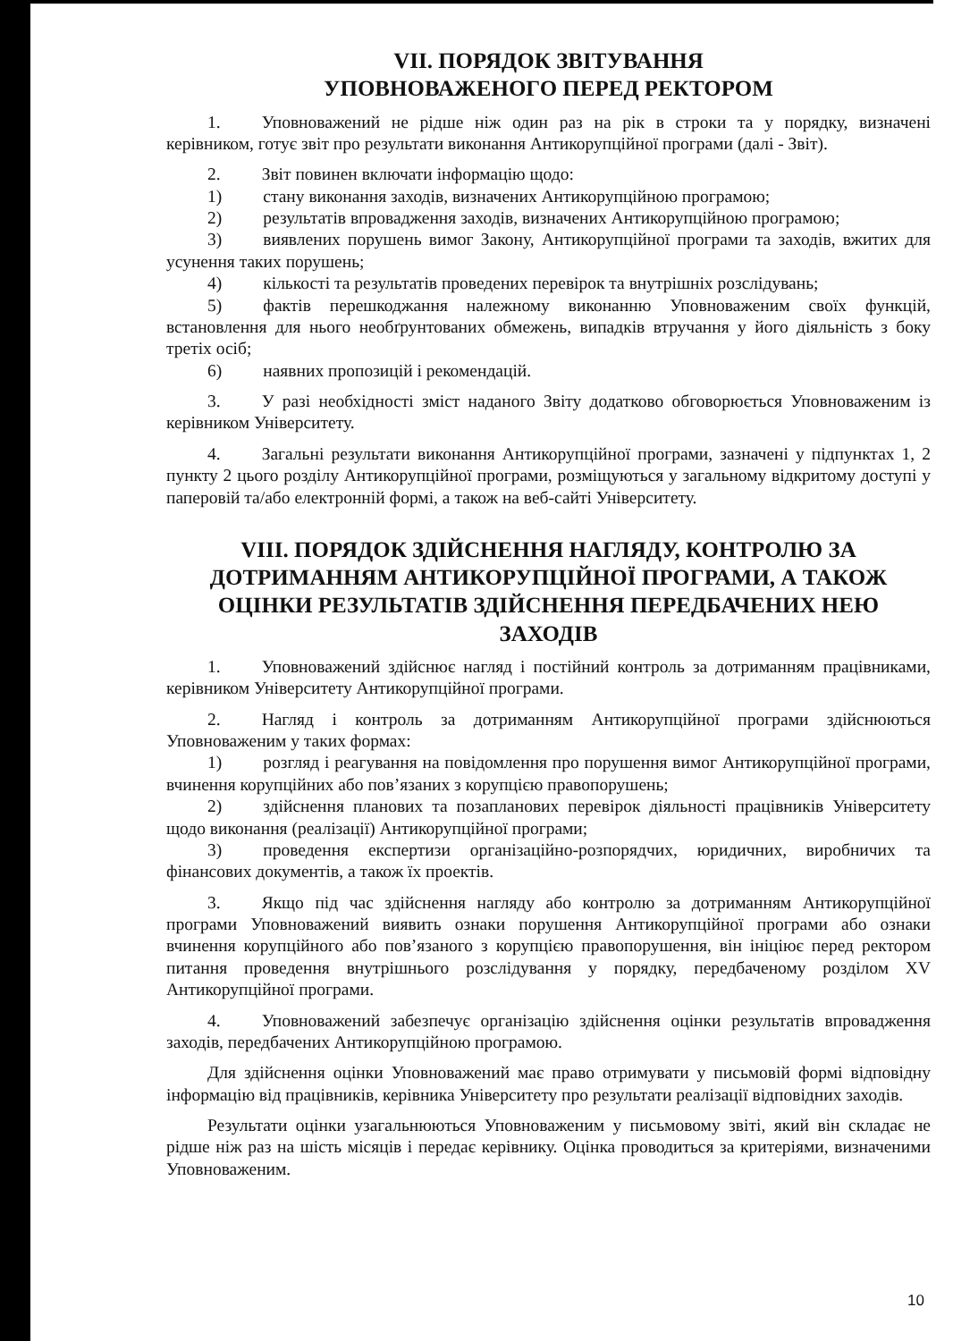VII. ПОРЯДОК ЗВІТУВАННЯ
УПОВНОВАЖЕНОГО ПЕРЕД РЕКТОРОМ
1. Уповноважений не рідше ніж один раз на рік в строки та у порядку, визначені керівником, готує звіт про результати виконання Антикорупційної програми (далі - Звіт).
2. Звіт повинен включати інформацію щодо:
1) стану виконання заходів, визначених Антикорупційною програмою;
2) результатів впровадження заходів, визначених Антикорупційною програмою;
3) виявлених порушень вимог Закону, Антикорупційної програми та заходів, вжитих для усунення таких порушень;
4) кількості та результатів проведених перевірок та внутрішніх розслідувань;
5) фактів перешкоджання належному виконанню Уповноваженим своїх функцій, встановлення для нього необґрунтованих обмежень, випадків втручання у його діяльність з боку третіх осіб;
6) наявних пропозицій і рекомендацій.
3. У разі необхідності зміст наданого Звіту додатково обговорюється Уповноваженим із керівником Університету.
4. Загальні результати виконання Антикорупційної програми, зазначені у підпунктах 1, 2 пункту 2 цього розділу Антикорупційної програми, розміщуються у загальному відкритому доступі у паперовій та/або електронній формі, а також на веб-сайті Університету.
VIII. ПОРЯДОК ЗДІЙСНЕННЯ НАГЛЯДУ, КОНТРОЛЮ ЗА ДОТРИМАННЯМ АНТИКОРУПЦІЙНОЇ ПРОГРАМИ, А ТАКОЖ ОЦІНКИ РЕЗУЛЬТАТІВ ЗДІЙСНЕННЯ ПЕРЕДБАЧЕНИХ НЕЮ ЗАХОДІВ
1. Уповноважений здійснює нагляд і постійний контроль за дотриманням працівниками, керівником Університету Антикорупційної програми.
2. Нагляд і контроль за дотриманням Антикорупційної програми здійснюються Уповноваженим у таких формах:
1) розгляд і реагування на повідомлення про порушення вимог Антикорупційної програми, вчинення корупційних або пов’язаних з корупцією правопорушень;
2) здійснення планових та позапланових перевірок діяльності працівників Університету щодо виконання (реалізації) Антикорупційної програми;
3) проведення експертизи організаційно-розпорядчих, юридичних, виробничих та фінансових документів, а також їх проектів.
3. Якщо під час здійснення нагляду або контролю за дотриманням Антикорупційної програми Уповноважений виявить ознаки порушення Антикорупційної програми або ознаки вчинення корупційного або пов’язаного з корупцією правопорушення, він ініціює перед ректором питання проведення внутрішнього розслідування у порядку, передбаченому розділом XV Антикорупційної програми.
4. Уповноважений забезпечує організацію здійснення оцінки результатів впровадження заходів, передбачених Антикорупційною програмою.
Для здійснення оцінки Уповноважений має право отримувати у письмовій формі відповідну інформацію від працівників, керівника Університету про результати реалізації відповідних заходів.
Результати оцінки узагальнюються Уповноваженим у письмовому звіті, який він складає не рідше ніж раз на шість місяців і передає керівнику. Оцінка проводиться за критеріями, визначеними Уповноваженим.
10